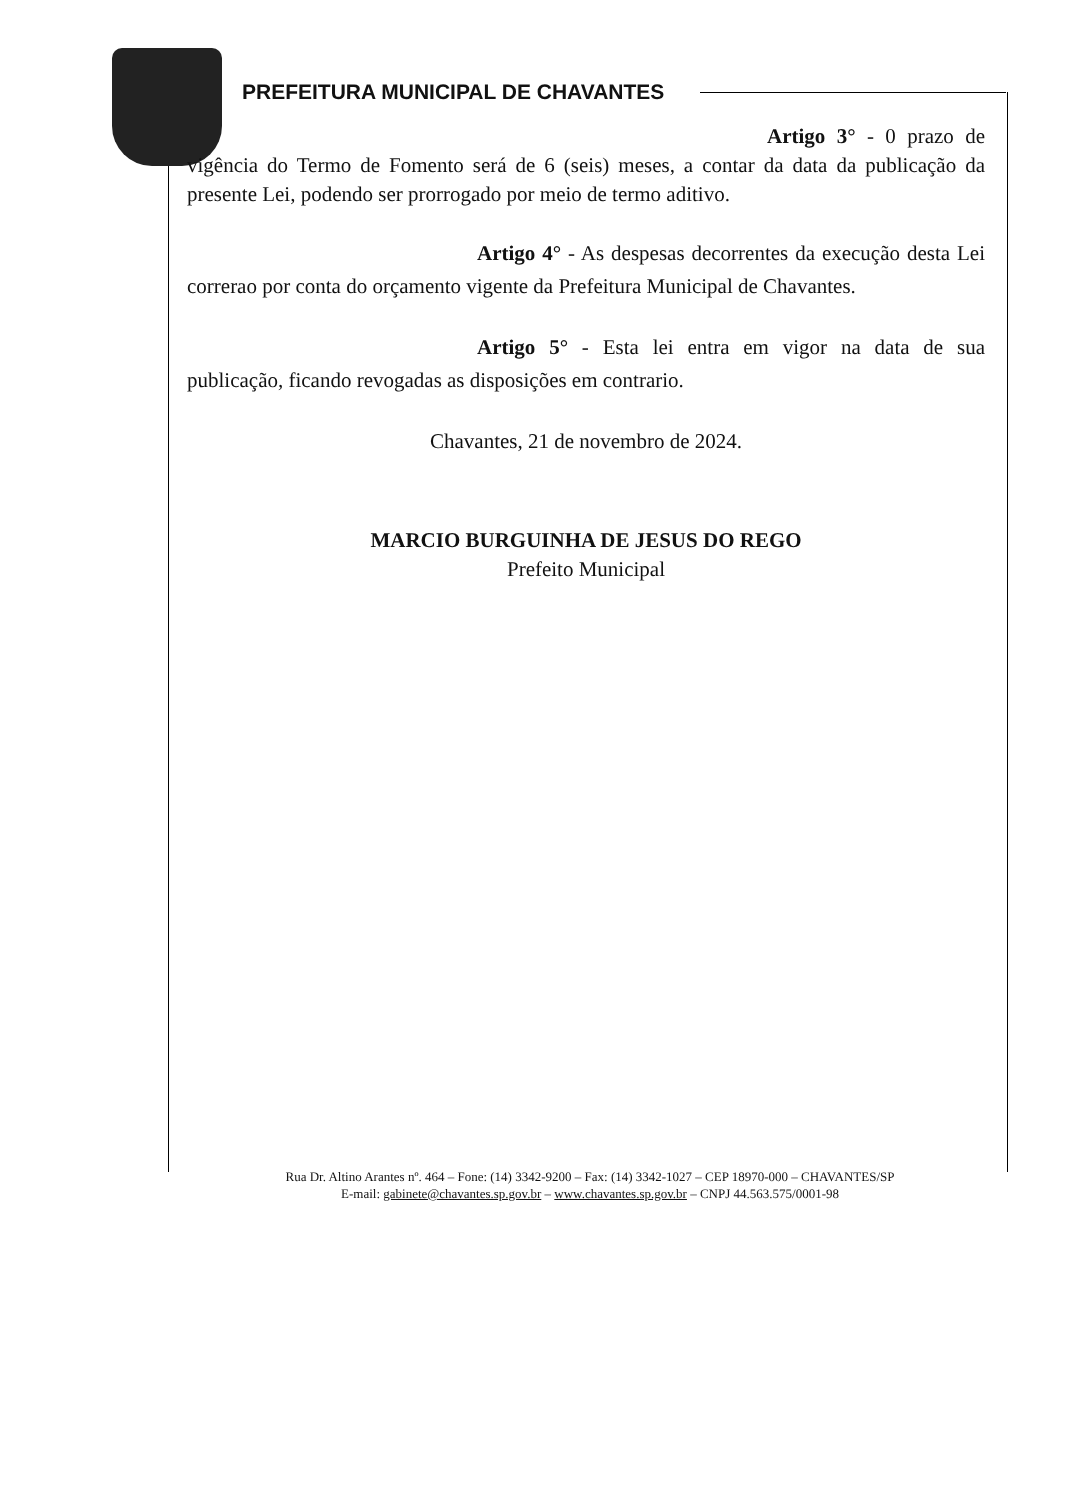PREFEITURA MUNICIPAL DE CHAVANTES
Artigo 3° - 0 prazo de vigência do Termo de Fomento será de 6 (seis) meses, a contar da data da publicação da presente Lei, podendo ser prorrogado por meio de termo aditivo.
Artigo 4° - As despesas decorrentes da execução desta Lei correrao por conta do orçamento vigente da Prefeitura Municipal de Chavantes.
Artigo 5° - Esta lei entra em vigor na data de sua publicação, ficando revogadas as disposições em contrario.
Chavantes, 21 de novembro de 2024.
MARCIO BURGUINHA DE JESUS DO REGO
Prefeito Municipal
Rua Dr. Altino Arantes nº. 464 – Fone: (14) 3342-9200 – Fax: (14) 3342-1027 – CEP 18970-000 – CHAVANTES/SP
E-mail: gabinete@chavantes.sp.gov.br – www.chavantes.sp.gov.br – CNPJ 44.563.575/0001-98